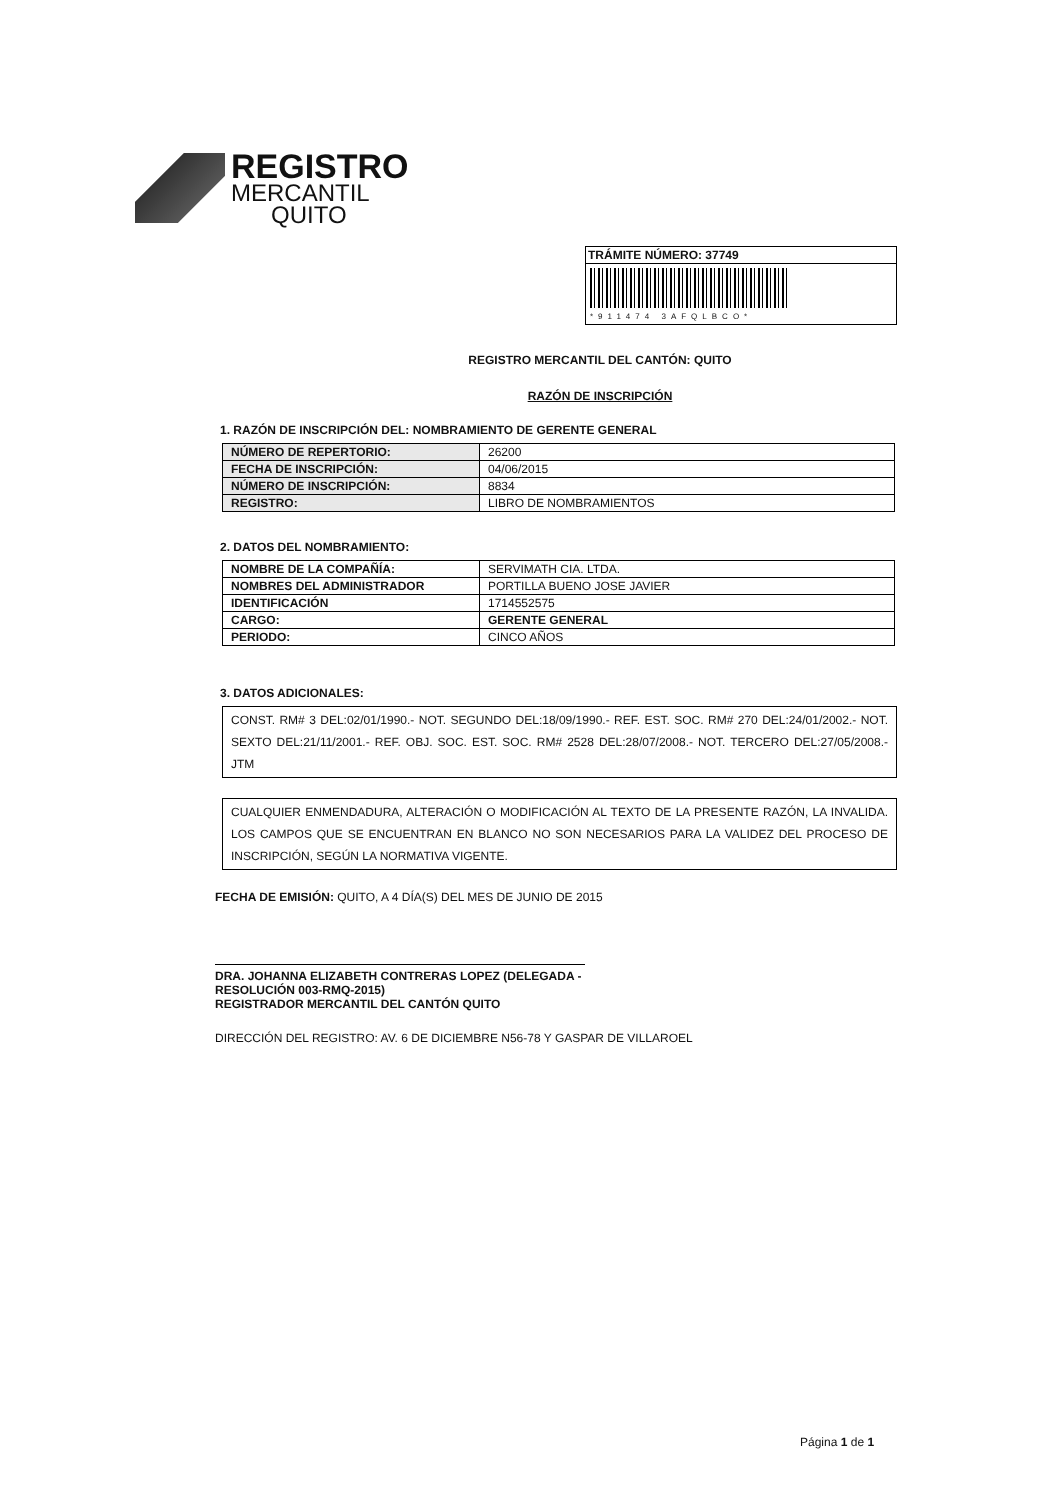REGISTRO
MERCANTIL
QUITO
TRÁMITE NÚMERO: 37749
*911474 3AFQLBCO*
REGISTRO MERCANTIL DEL CANTÓN: QUITO
RAZÓN DE INSCRIPCIÓN
1. RAZÓN DE INSCRIPCIÓN DEL: NOMBRAMIENTO DE GERENTE GENERAL
| NÚMERO DE REPERTORIO: | 26200 |
| FECHA DE INSCRIPCIÓN: | 04/06/2015 |
| NÚMERO DE INSCRIPCIÓN: | 8834 |
| REGISTRO: | LIBRO DE NOMBRAMIENTOS |
2. DATOS DEL NOMBRAMIENTO:
| NOMBRE DE LA COMPAÑÍA: | SERVIMATH CIA. LTDA. |
| NOMBRES DEL ADMINISTRADOR | PORTILLA BUENO JOSE JAVIER |
| IDENTIFICACIÓN | 1714552575 |
| CARGO: | GERENTE GENERAL |
| PERIODO: | CINCO AÑOS |
3. DATOS ADICIONALES:
CONST. RM# 3 DEL:02/01/1990.- NOT. SEGUNDO DEL:18/09/1990.- REF. EST. SOC. RM# 270 DEL:24/01/2002.- NOT. SEXTO DEL:21/11/2001.- REF. OBJ. SOC. EST. SOC. RM# 2528 DEL:28/07/2008.- NOT. TERCERO DEL:27/05/2008.- JTM
CUALQUIER ENMENDADURA, ALTERACIÓN O MODIFICACIÓN AL TEXTO DE LA PRESENTE RAZÓN, LA INVALIDA. LOS CAMPOS QUE SE ENCUENTRAN EN BLANCO NO SON NECESARIOS PARA LA VALIDEZ DEL PROCESO DE INSCRIPCIÓN, SEGÚN LA NORMATIVA VIGENTE.
FECHA DE EMISIÓN: QUITO, A 4 DÍA(S) DEL MES DE JUNIO DE 2015
DRA. JOHANNA ELIZABETH CONTRERAS LOPEZ (DELEGADA - RESOLUCIÓN 003-RMQ-2015)
REGISTRADOR MERCANTIL DEL CANTÓN QUITO
DIRECCIÓN DEL REGISTRO: AV. 6 DE DICIEMBRE N56-78 Y GASPAR DE VILLAROEL
Página 1 de 1